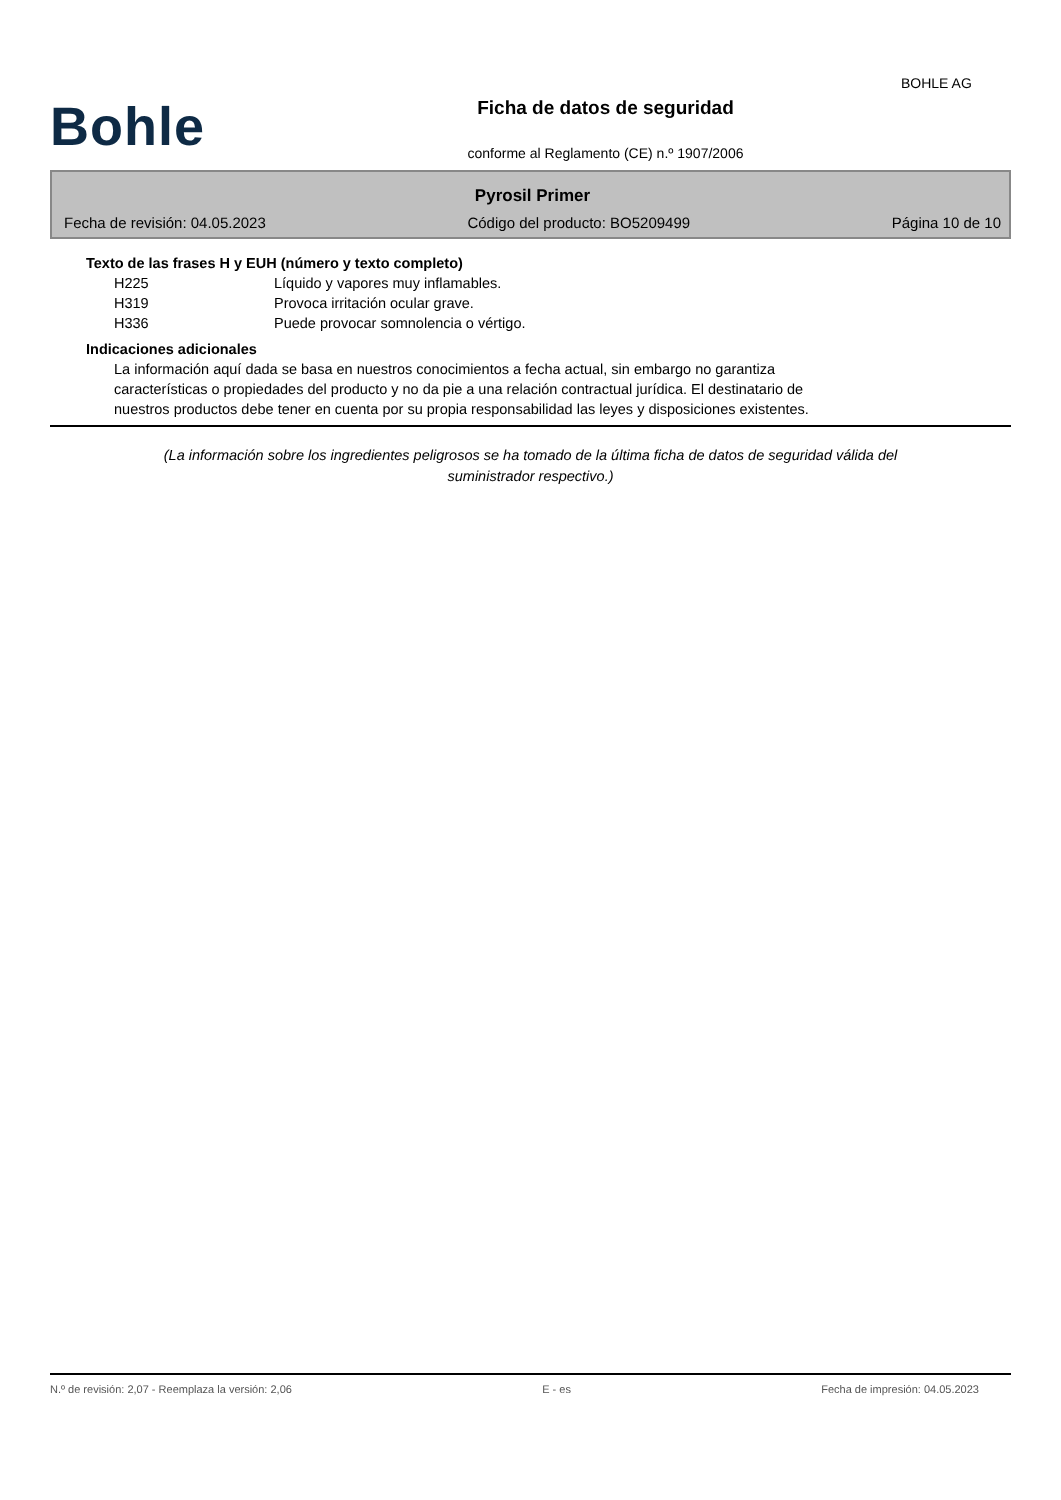Bohle
Ficha de datos de seguridad
conforme al Reglamento (CE) n.º 1907/2006
BOHLE AG
Pyrosil Primer
Fecha de revisión: 04.05.2023 Código del producto: BO5209499 Página 10 de 10
Texto de las frases H y EUH (número y texto completo)
H225 Líquido y vapores muy inflamables.
H319 Provoca irritación ocular grave.
H336 Puede provocar somnolencia o vértigo.
Indicaciones adicionales
La información aquí dada se basa en nuestros conocimientos a fecha actual, sin embargo no garantiza características o propiedades del producto y no da pie a una relación contractual jurídica. El destinatario de nuestros productos debe tener en cuenta por su propia responsabilidad las leyes y disposiciones existentes.
(La información sobre los ingredientes peligrosos se ha tomado de la última ficha de datos de seguridad válida del suministrador respectivo.)
N.º de revisión: 2,07 - Reemplaza la versión: 2,06 E - es Fecha de impresión: 04.05.2023